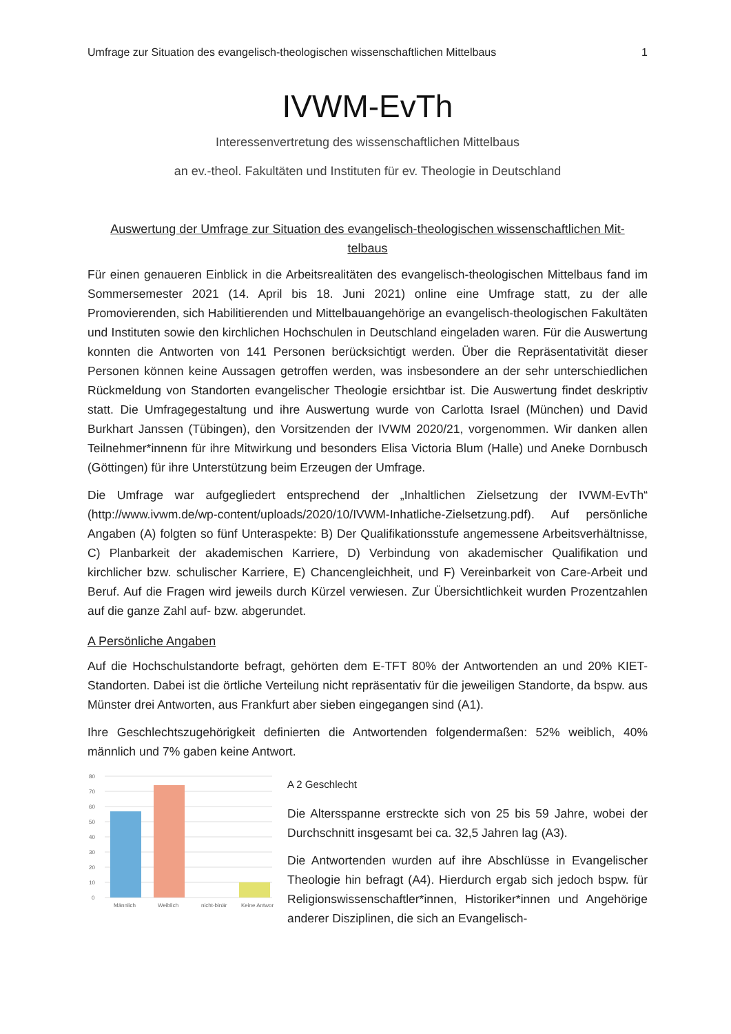Umfrage zur Situation des evangelisch-theologischen wissenschaftlichen Mittelbaus 1
IVWM-EvTh
Interessenvertretung des wissenschaftlichen Mittelbaus
an ev.-theol. Fakultäten und Instituten für ev. Theologie in Deutschland
Auswertung der Umfrage zur Situation des evangelisch-theologischen wissenschaftlichen Mit-
telbaus
Für einen genaueren Einblick in die Arbeitsrealitäten des evangelisch-theologischen Mittelbaus fand im Sommersemester 2021 (14. April bis 18. Juni 2021) online eine Umfrage statt, zu der alle Promovierenden, sich Habilitierenden und Mittelbauangehörige an evangelisch-theologischen Fakultäten und Instituten sowie den kirchlichen Hochschulen in Deutschland eingeladen waren. Für die Auswertung konnten die Antworten von 141 Personen berücksichtigt werden. Über die Repräsentativität dieser Personen können keine Aussagen getroffen werden, was insbesondere an der sehr unterschiedlichen Rückmeldung von Standorten evangelischer Theologie ersichtbar ist. Die Auswertung findet deskriptiv statt. Die Umfragegestaltung und ihre Auswertung wurde von Carlotta Israel (München) und David Burkhart Janssen (Tübingen), den Vorsitzenden der IVWM 2020/21, vorgenommen. Wir danken allen Teilnehmer*innenn für ihre Mitwirkung und besonders Elisa Victoria Blum (Halle) und Aneke Dornbusch (Göttingen) für ihre Unterstützung beim Erzeugen der Umfrage.
Die Umfrage war aufgegliedert entsprechend der „Inhaltlichen Zielsetzung der IVWM-EvTh“ (http://www.ivwm.de/wp-content/uploads/2020/10/IVWM-Inhatliche-Zielsetzung.pdf). Auf persönliche Angaben (A) folgten so fünf Unteraspekte: B) Der Qualifikationsstufe angemessene Arbeitsverhältnisse, C) Planbarkeit der akademischen Karriere, D) Verbindung von akademischer Qualifikation und kirchlicher bzw. schulischer Karriere, E) Chancengleichheit, und F) Vereinbarkeit von Care-Arbeit und Beruf. Auf die Fragen wird jeweils durch Kürzel verwiesen. Zur Übersichtlichkeit wurden Prozentzahlen auf die ganze Zahl auf- bzw. abgerundet.
A Persönliche Angaben
Auf die Hochschulstandorte befragt, gehörten dem E-TFT 80% der Antwortenden an und 20% KIET-Standorten. Dabei ist die örtliche Verteilung nicht repräsentativ für die jeweiligen Standorte, da bspw. aus Münster drei Antworten, aus Frankfurt aber sieben eingegangen sind (A1).
Ihre Geschlechtszugehörigkeit definierten die Antwortenden folgendermaßen: 52% weiblich, 40% männlich und 7% gaben keine Antwort.
80
70
60
50
40
30
20
10
0
Männlich
Weiblich
nicht-binär
Keine Antwort
A 2 Geschlecht
Die Altersspanne erstreckte sich von 25 bis 59 Jahre, wobei der Durchschnitt insgesamt bei ca. 32,5 Jahren lag (A3).
Die Antwortenden wurden auf ihre Abschlüsse in Evangelischer Theologie hin befragt (A4). Hierdurch ergab sich jedoch bspw. für Religionswissenschaftler*innen, Historiker*innen und Angehörige anderer Disziplinen, die sich an Evangelisch-